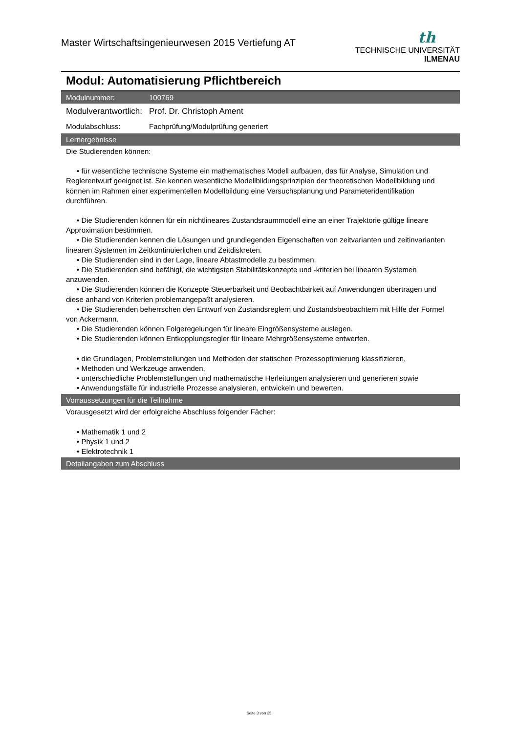Master Wirtschaftsingenieurwesen 2015 Vertiefung AT
th
TECHNISCHE UNIVERSITÄT
ILMENAU
Modul: Automatisierung Pflichtbereich
Modulnummer: 100769
Modulverantwortlich: Prof. Dr. Christoph Ament
Modulabschluss: Fachprüfung/Modulprüfung generiert
Lernergebnisse
Die Studierenden können:
• für wesentliche technische Systeme ein mathematisches Modell aufbauen, das für Analyse, Simulation und Reglerentwurf geeignet ist. Sie kennen wesentliche Modellbildungsprinzipien der theoretischen Modellbildung und können im Rahmen einer experimentellen Modellbildung eine Versuchsplanung und Parameteridentifikation durchführen.
• Die Studierenden können für ein nichtlineares Zustandsraummodell eine an einer Trajektorie gültige lineare Approximation bestimmen.
• Die Studierenden kennen die Lösungen und grundlegenden Eigenschaften von zeitvarianten und zeitinvarianten linearen Systemen im Zeitkontinuierlichen und Zeitdiskreten.
• Die Studierenden sind in der Lage, lineare Abtastmodelle zu bestimmen.
• Die Studierenden sind befähigt, die wichtigsten Stabilitätskonzepte und -kriterien bei linearen Systemen anzuwenden.
• Die Studierenden können die Konzepte Steuerbarkeit und Beobachtbarkeit auf Anwendungen übertragen und diese anhand von Kriterien problemangepaßt analysieren.
• Die Studierenden beherrschen den Entwurf von Zustandsreglern und Zustandsbeobachtern mit Hilfe der Formel von Ackermann.
• Die Studierenden können Folgeregelungen für lineare Eingrößensysteme auslegen.
• Die Studierenden können Entkopplungsregler für lineare Mehrgrößensysteme entwerfen.
• die Grundlagen, Problemstellungen und Methoden der statischen Prozessoptimierung klassifizieren,
• Methoden und Werkzeuge anwenden,
• unterschiedliche Problemstellungen und mathematische Herleitungen analysieren und generieren sowie
• Anwendungsfälle für industrielle Prozesse analysieren, entwickeln und bewerten.
Vorraussetzungen für die Teilnahme
Vorausgesetzt wird der erfolgreiche Abschluss folgender Fächer:
• Mathematik 1 und 2
• Physik 1 und 2
• Elektrotechnik 1
Detailangaben zum Abschluss
Seite 3 von 35